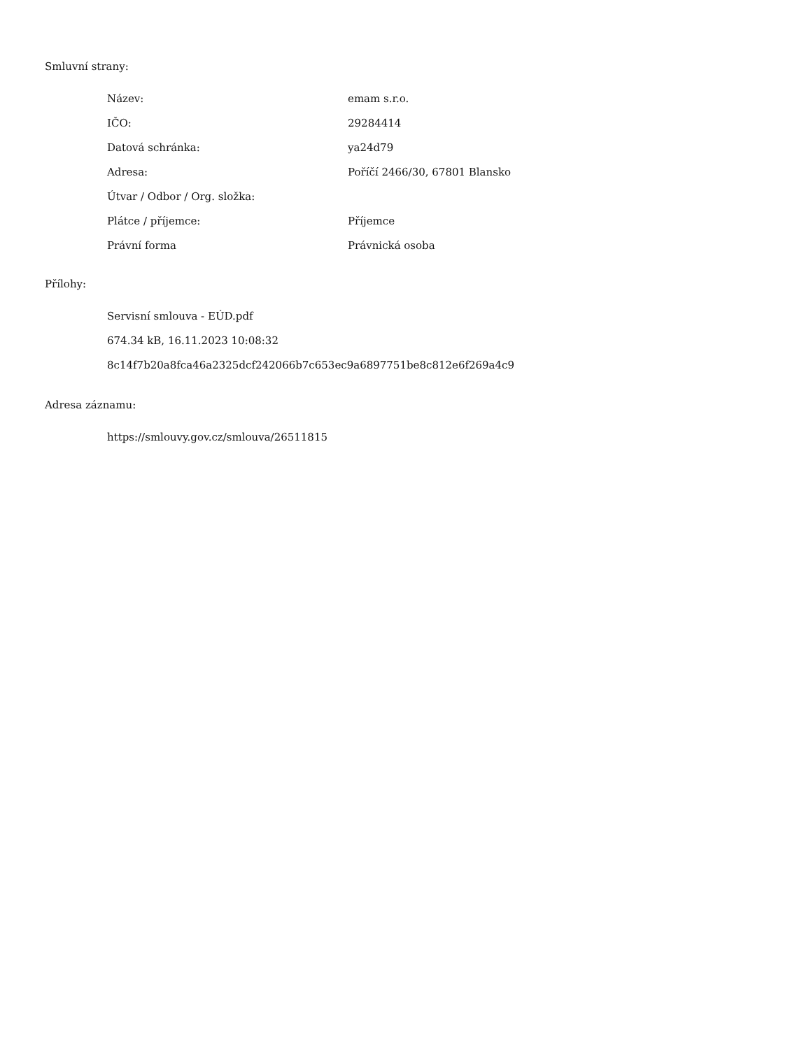Smluvní strany:
| Název: | emam s.r.o. |
| IČO: | 29284414 |
| Datová schránka: | ya24d79 |
| Adresa: | Poříčí 2466/30, 67801 Blansko |
| Útvar / Odbor / Org. složka: | |
| Plátce / příjemce: | Příjemce |
| Právní forma | Právnická osoba |
Přílohy:
Servisní smlouva - EÚD.pdf
674.34 kB, 16.11.2023 10:08:32
8c14f7b20a8fca46a2325dcf242066b7c653ec9a6897751be8c812e6f269a4c9
Adresa záznamu:
https://smlouvy.gov.cz/smlouva/26511815